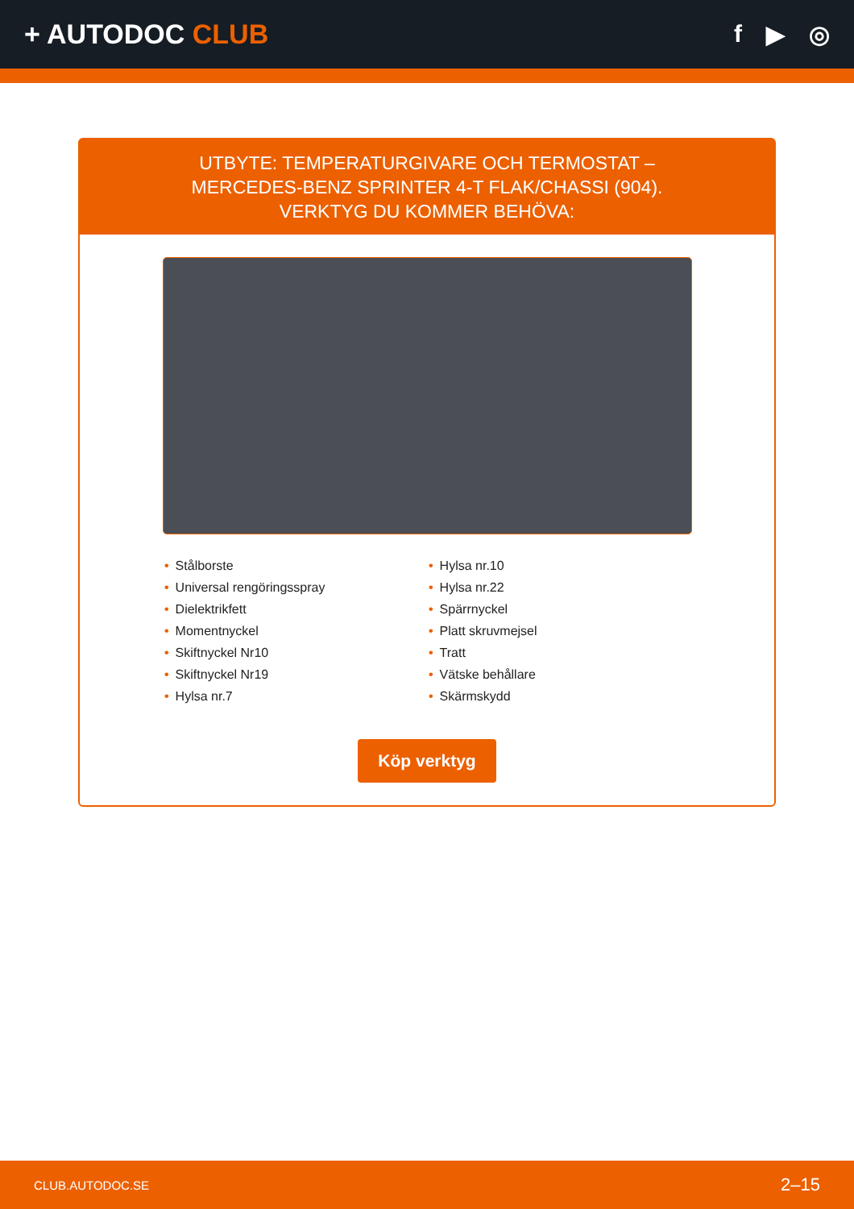+ AUTODOC CLUB f ▶ ◎
UTBYTE: TEMPERATURGIVARE OCH TERMOSTAT –
MERCEDES-BENZ SPRINTER 4-T FLAK/CHASSI (904).
VERKTYG DU KOMMER BEHÖVA:
• Stålborste
• Universal rengöringsspray
• Dielektrikfett
• Momentnyckel
• Skiftnyckel Nr10
• Skiftnyckel Nr19
• Hylsa nr.7
• Hylsa nr.10
• Hylsa nr.22
• Spärrnyckel
• Platt skruvmejsel
• Tratt
• Vätske behållare
• Skärmskydd
Köp verktyg
CLUB.AUTODOC.SE 2–15